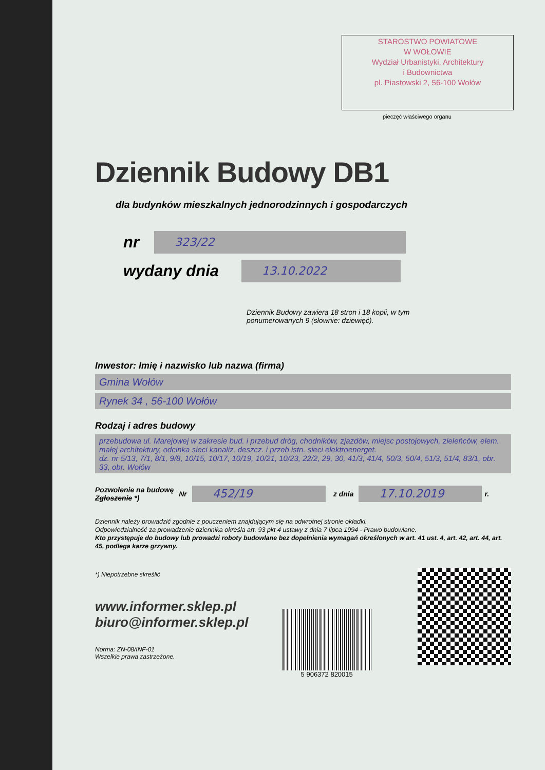STAROSTWO POWIATOWE
W WOŁOWIE
Wydział Urbanistyki, Architektury
i Budownictwa
pl. Piastowski 2, 56-100 Wołów
pieczęć właściwego organu
Dziennik Budowy DB1
dla budynków mieszkalnych jednorodzinnych i gospodarczych
nr 323/22
wydany dnia 13.10.2022
Dziennik Budowy zawiera 18 stron i 18 kopii, w tym
ponumerowanych 9 (słownie: dziewięć).
Inwestor: Imię i nazwisko lub nazwa (firma)
Gmina Wołów
Rynek 34 , 56-100 Wołów
Rodzaj i adres budowy
przebudowa ul. Marejowej w zakresie bud. i przebud dróg, chodników, zjazdów, miejsc postojowych, zieleńców, elem. małej architektury, odcinka sieci kanaliz. deszcz. i przeb istn. sieci elektroenerget.
dz. nr 5/13, 7/1, 8/1, 9/8, 10/15, 10/17, 10/19, 10/21, 10/23, 22/2, 29, 30, 41/3, 41/4, 50/3, 50/4, 51/3, 51/4, 83/1, obr. 33, obr. Wołów
Pozwolenie na budowę
Zgłoszenie *) Nr 452/19 z dnia 17.10.2019 r.
Dziennik należy prowadzić zgodnie z pouczeniem znajdującym się na odwrotnej stronie okładki.
Odpowiedzialność za prowadzenie dziennika określa art. 93 pkt 4 ustawy z dnia 7 lipca 1994 - Prawo budowlane.
Kto przystępuje do budowy lub prowadzi roboty budowlane bez dopełnienia wymagań określonych w art. 41 ust. 4, art. 42, art. 44, art. 45, podlega karze grzywny.
*) Niepotrzebne skreślić
www.informer.sklep.pl
biuro@informer.sklep.pl
Norma: ZN-08/INF-01
Wszelkie prawa zastrzeżone.
5 906372 820015